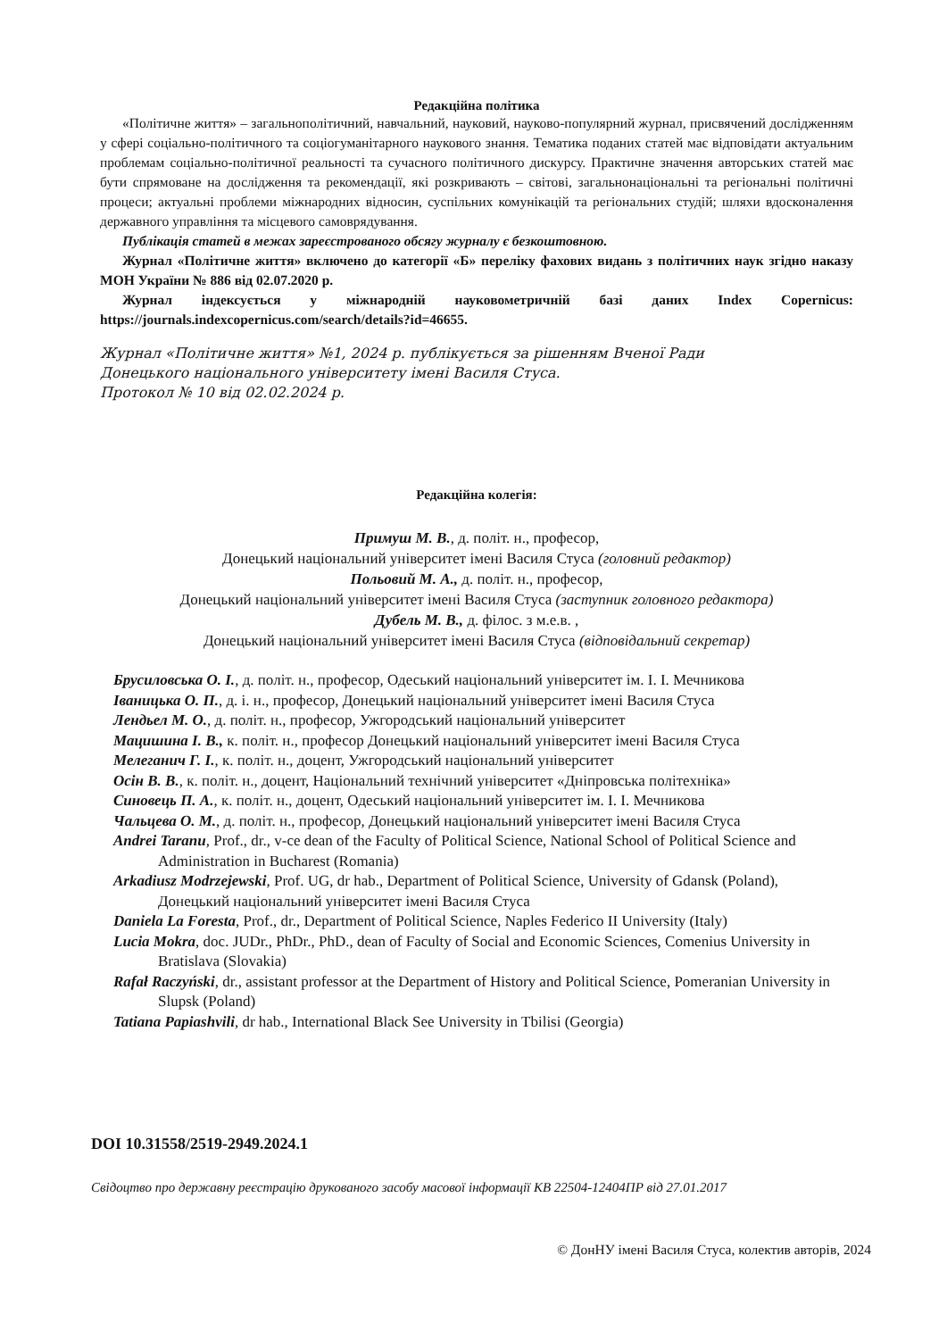Редакційна політика
«Політичне життя» – загальнополітичний, навчальний, науковий, науково-популярний журнал, присвячений дослідженням у сфері соціально-політичного та соціогуманітарного наукового знання. Тематика поданих статей має відповідати актуальним проблемам соціально-політичної реальності та сучасного політичного дискурсу. Практичне значення авторських статей має бути спрямоване на дослідження та рекомендації, які розкривають – світові, загальнонаціональні та регіональні політичні процеси; актуальні проблеми міжнародних відносин, суспільних комунікацій та регіональних студій; шляхи вдосконалення державного управління та місцевого самоврядування.
Публікація статей в межах зареєстрованого обсягу журналу є безкоштовною.
Журнал «Політичне життя» включено до категорії «Б» переліку фахових видань з політичних наук згідно наказу МОН України № 886 від 02.07.2020 р.
Журнал індексується у міжнародній науковометричній базі даних Index Copernicus: https://journals.indexcopernicus.com/search/details?id=46655.
Журнал «Політичне життя» №1, 2024 р. публікується за рішенням Вченої Ради
Донецького національного університету імені Василя Стуса.
Протокол № 10 від 02.02.2024 р.
Редакційна колегія:
Примуш М. В., д. політ. н., професор,
Донецький національний університет імені Василя Стуса (головний редактор)
Польовий М. А., д. політ. н., професор,
Донецький національний університет імені Василя Стуса (заступник головного редактора)
Дубель М. В., д. філос. з м.е.в. ,
Донецький національний університет імені Василя Стуса (відповідальний секретар)
Брусиловська О. І., д. політ. н., професор, Одеський національний університет ім. І. І. Мечникова
Іваницька О. П., д. і. н., професор, Донецький національний університет імені Василя Стуса
Лендьел М. О., д. політ. н., професор, Ужгородський національний університет
Мацишина І. В., к. політ. н., професор Донецький національний університет імені Василя Стуса
Мелеганич Г. І., к. політ. н., доцент, Ужгородський національний університет
Осін В. В., к. політ. н., доцент, Національний технічний університет «Дніпровська політехніка»
Синовець П. А., к. політ. н., доцент, Одеський національний університет ім. І. І. Мечникова
Чальцева О. М., д. політ. н., професор, Донецький національний університет імені Василя Стуса
Andrei Taranu, Prof., dr., v-ce dean of the Faculty of Political Science, National School of Political Science and Administration in Bucharest (Romania)
Arkadiusz Modrzejewski, Prof. UG, dr hab., Department of Political Science, University of Gdansk (Poland), Донецький національний університет імені Василя Стуса
Daniela La Foresta, Prof., dr., Department of Political Science, Naples Federico II University (Italy)
Lucia Mokra, doc. JUDr., PhDr., PhD., dean of Faculty of Social and Economic Sciences, Comenius University in Bratislava (Slovakia)
Rafał Raczyński, dr., assistant professor at the Department of History and Political Science, Pomeranian University in Slupsk (Poland)
Tatiana Papiashvili, dr hab., International Black See University in Tbilisi (Georgia)
DOI 10.31558/2519-2949.2024.1
Свідоцтво про державну реєстрацію друкованого засобу масової інформації КВ 22504-12404ПР від 27.01.2017
© ДонНУ імені Василя Стуса, колектив авторів, 2024